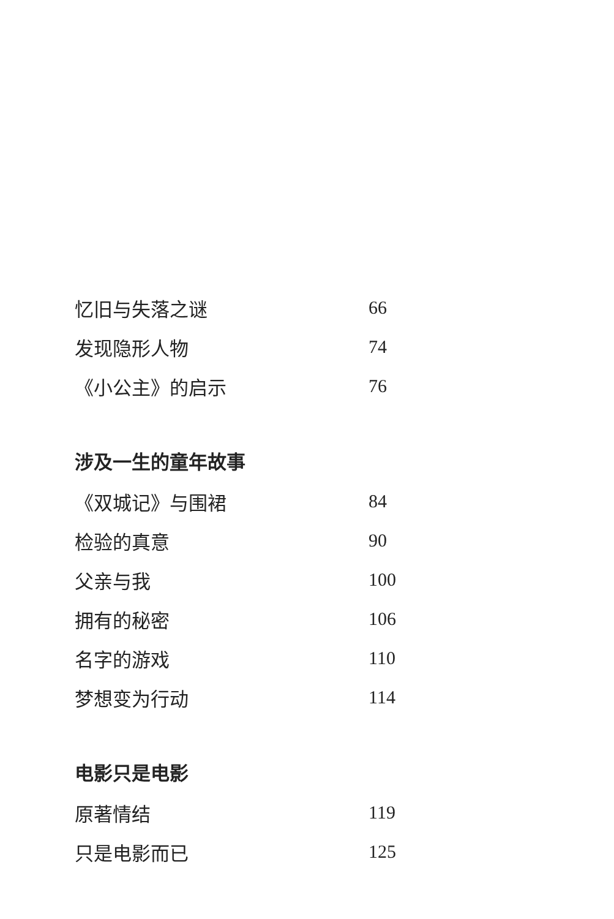忆旧与失落之谜 66
发现隐形人物 74
《小公主》的启示 76
涉及一生的童年故事
《双城记》与围裙 84
检验的真意 90
父亲与我 100
拥有的秘密 106
名字的游戏 110
梦想变为行动 114
电影只是电影
原著情结 119
只是电影而已 125